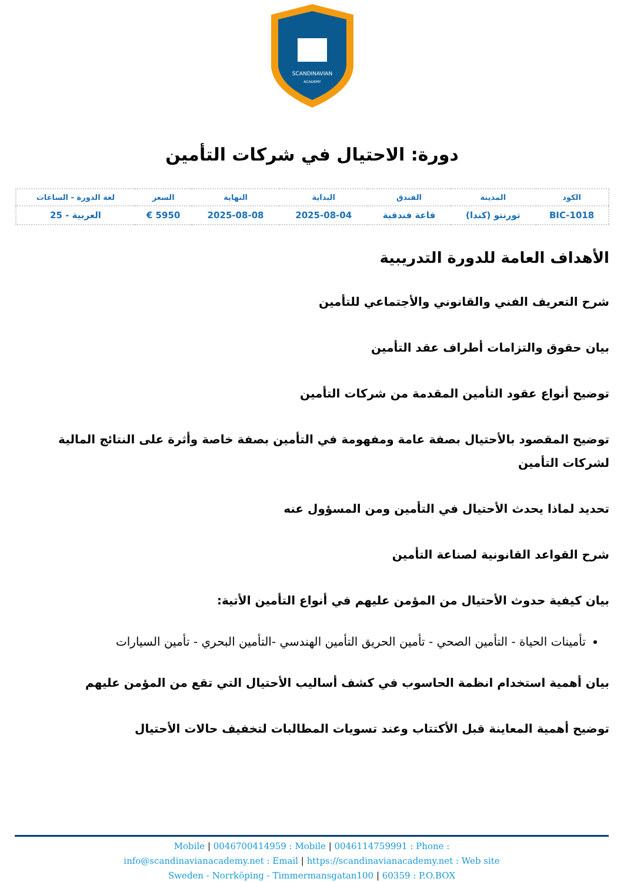SCANDINAVIAN
ACADEMY
دورة: الاحتيال في شركات التأمين
| الكود | المدينة | الفندق | البداية | النهاية | السعر | لغة الدورة - الساعات |
| --- | --- | --- | --- | --- | --- | --- |
| BIC-1018 | تورنتو (كندا) | قاعة فندقية | 2025-08-04 | 2025-08-08 | 5950 € | العربية - 25 |
الأهداف العامة للدورة التدريبية
شرح التعريف الفني والقانوني والأجتماعي للتأمين
بيان حقوق والتزامات أطراف عقد التأمين
توضيح أنواع عقود التأمين المقدمة من شركات التأمين
توضيح المقصود بالأحتيال بصفة عامة ومفهومة في التأمين بصفة خاصة وأثرة على النتائج المالية لشركات التأمين
تحديد لماذا يحدث الأحتيال في التأمين ومن المسؤول عنه
شرح القواعد القانونية لصناعة التأمين
بيان كيفية حدوث الأحتيال من المؤمن عليهم في أنواع التأمين الأتية:
تأمينات الحياة - التأمين الصحي - تأمين الحريق التأمين الهندسي -التأمين البحري - تأمين السيارات
بيان أهمية استخدام انظمة الحاسوب في كشف أساليب الأحتيال التي تقع من المؤمن عليهم
توضيح أهمية المعاينة قبل الأكتتاب وعند تسويات المطالبات لتخفيف حالات الأحتيال
Mobile | 0046700414959 : Mobile | 0046114759991 : Phone :
info@scandinavianacademy.net : Email | https://scandinavianacademy.net : Web site
Sweden - Norrköping - Timmermansgatan100 | 60359 : P.O.BOX